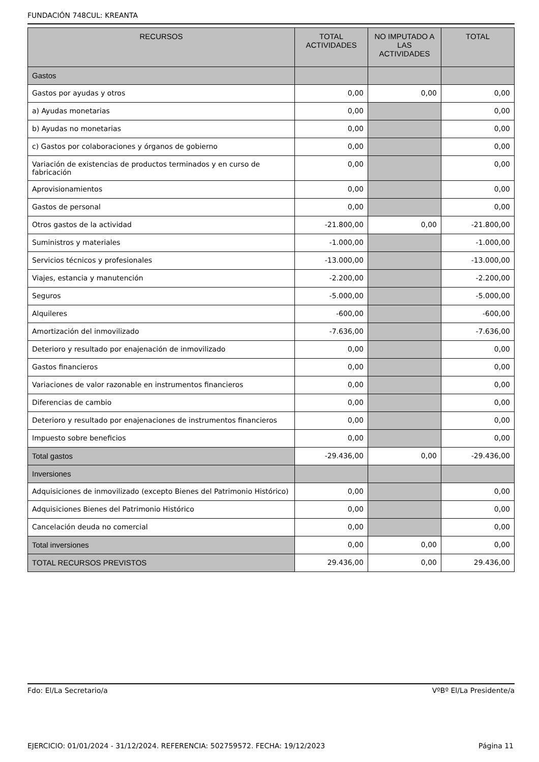FUNDACIÓN 748CUL: KREANTA
| RECURSOS | TOTAL ACTIVIDADES | NO IMPUTADO A LAS ACTIVIDADES | TOTAL |
| --- | --- | --- | --- |
| Gastos | | | |
| Gastos por ayudas y otros | 0,00 | 0,00 | 0,00 |
| a) Ayudas monetarias | 0,00 | | 0,00 |
| b) Ayudas no monetarias | 0,00 | | 0,00 |
| c) Gastos por colaboraciones y órganos de gobierno | 0,00 | | 0,00 |
| Variación de existencias de productos terminados y en curso de fabricación | 0,00 | | 0,00 |
| Aprovisionamientos | 0,00 | | 0,00 |
| Gastos de personal | 0,00 | | 0,00 |
| Otros gastos de la actividad | -21.800,00 | 0,00 | -21.800,00 |
| Suministros y materiales | -1.000,00 | | -1.000,00 |
| Servicios técnicos y profesionales | -13.000,00 | | -13.000,00 |
| Viajes, estancia y manutención | -2.200,00 | | -2.200,00 |
| Seguros | -5.000,00 | | -5.000,00 |
| Alquileres | -600,00 | | -600,00 |
| Amortización del inmovilizado | -7.636,00 | | -7.636,00 |
| Deterioro y resultado por enajenación de inmovilizado | 0,00 | | 0,00 |
| Gastos financieros | 0,00 | | 0,00 |
| Variaciones de valor razonable en instrumentos financieros | 0,00 | | 0,00 |
| Diferencias de cambio | 0,00 | | 0,00 |
| Deterioro y resultado por enajenaciones de instrumentos financieros | 0,00 | | 0,00 |
| Impuesto sobre beneficios | 0,00 | | 0,00 |
| Total gastos | -29.436,00 | 0,00 | -29.436,00 |
| Inversiones | | | |
| Adquisiciones de inmovilizado (excepto Bienes del Patrimonio Histórico) | 0,00 | | 0,00 |
| Adquisiciones Bienes del Patrimonio Histórico | 0,00 | | 0,00 |
| Cancelación deuda no comercial | 0,00 | | 0,00 |
| Total inversiones | 0,00 | 0,00 | 0,00 |
| TOTAL RECURSOS PREVISTOS | 29.436,00 | 0,00 | 29.436,00 |
Fdo: El/La Secretario/a VºBº El/La Presidente/a
EJERCICIO: 01/01/2024 - 31/12/2024. REFERENCIA: 502759572. FECHA: 19/12/2023 Página 11